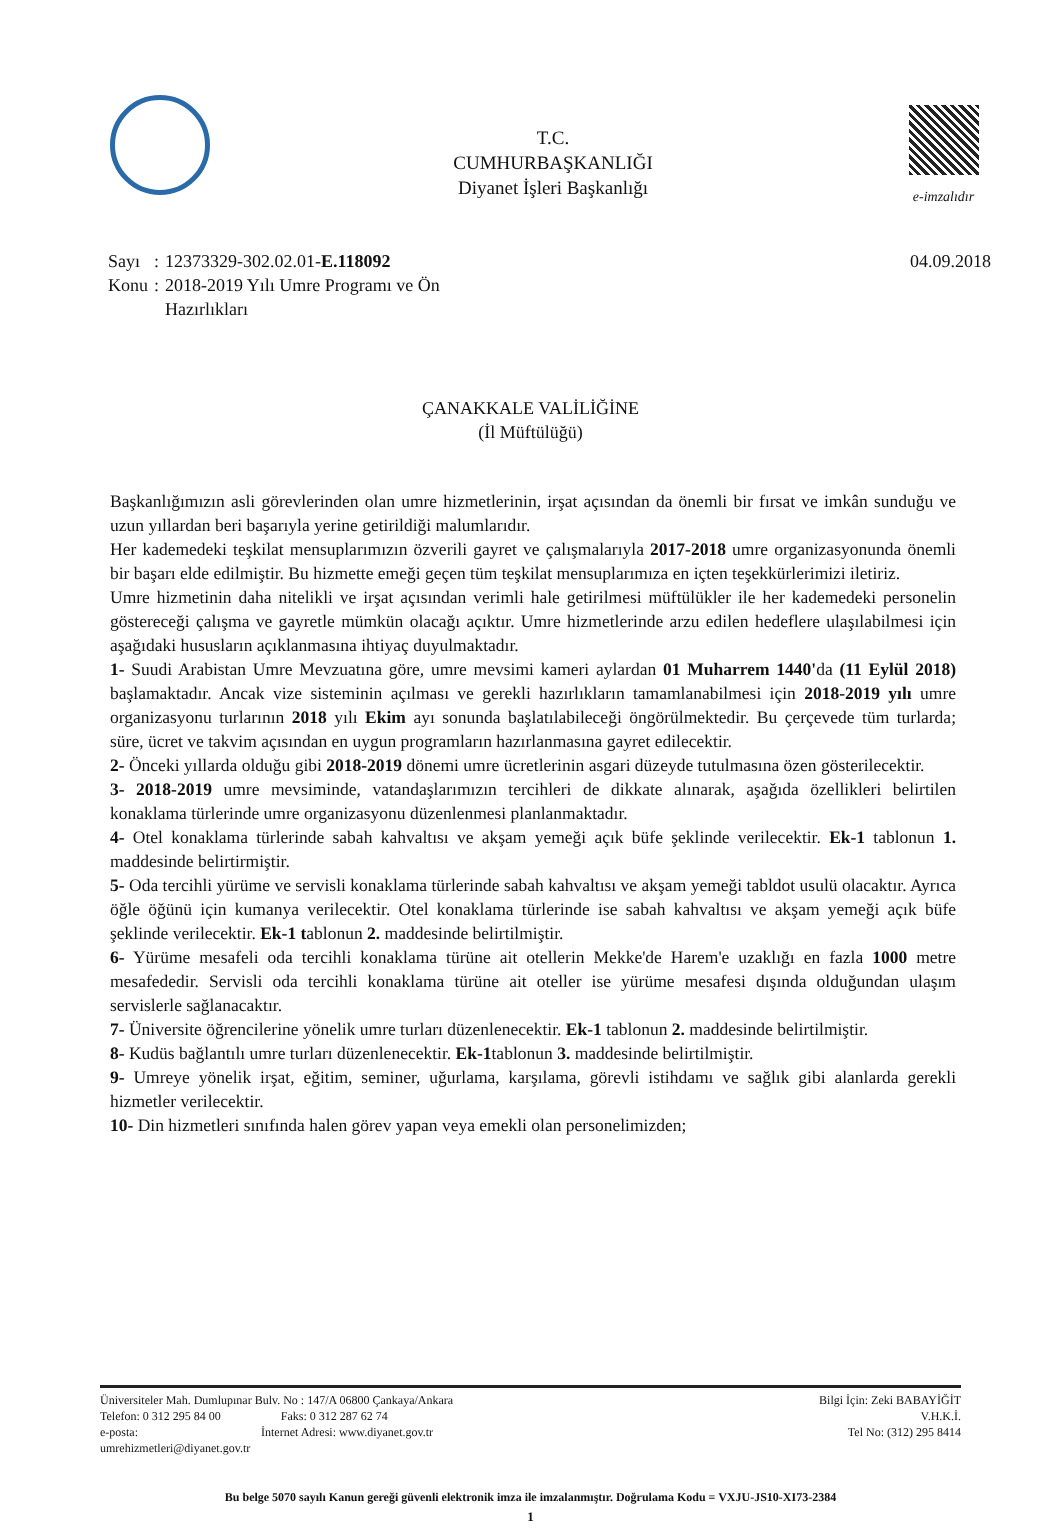T.C.
CUMHURBAŞKANLIĞI
Diyanet İşleri Başkanlığı
e-imzalıdır
| Sayı | : | 12373329-302.02.01- E.118092 |
| Konu | : | 2018-2019 Yılı Umre Programı ve Ön Hazırlıkları |
04.09.2018
ÇANAKKALE VALİLİĞİNE
(İl Müftülüğü)
Başkanlığımızın asli görevlerinden olan umre hizmetlerinin, irşat açısından da önemli bir fırsat ve imkân sunduğu ve uzun yıllardan beri başarıyla yerine getirildiği malumlarıdır.
Her kademedeki teşkilat mensuplarımızın özverili gayret ve çalışmalarıyla 2017-2018 umre organizasyonunda önemli bir başarı elde edilmiştir. Bu hizmette emeği geçen tüm teşkilat mensuplarımıza en içten teşekkürlerimizi iletiriz.
Umre hizmetinin daha nitelikli ve irşat açısından verimli hale getirilmesi müftülükler ile her kademedeki personelin göstereceği çalışma ve gayretle mümkün olacağı açıktır. Umre hizmetlerinde arzu edilen hedeflere ulaşılabilmesi için aşağıdaki hususların açıklanmasına ihtiyaç duyulmaktadır.
1- Suudi Arabistan Umre Mevzuatına göre, umre mevsimi kameri aylardan 01 Muharrem 1440'da (11 Eylül 2018) başlamaktadır. Ancak vize sisteminin açılması ve gerekli hazırlıkların tamamlanabilmesi için 2018-2019 yılı umre organizasyonu turlarının 2018 yılı Ekim ayı sonunda başlatılabileceği öngörülmektedir. Bu çerçevede tüm turlarda; süre, ücret ve takvim açısından en uygun programların hazırlanmasına gayret edilecektir.
2- Önceki yıllarda olduğu gibi 2018-2019 dönemi umre ücretlerinin asgari düzeyde tutulmasına özen gösterilecektir.
3- 2018-2019 umre mevsiminde, vatandaşlarımızın tercihleri de dikkate alınarak, aşağıda özellikleri belirtilen konaklama türlerinde umre organizasyonu düzenlenmesi planlanmaktadır.
4- Otel konaklama türlerinde sabah kahvaltısı ve akşam yemeği açık büfe şeklinde verilecektir. Ek-1 tablonun 1. maddesinde belirtirmiştir.
5- Oda tercihli yürüme ve servisli konaklama türlerinde sabah kahvaltısı ve akşam yemeği tabldot usulü olacaktır. Ayrıca öğle öğünü için kumanya verilecektir. Otel konaklama türlerinde ise sabah kahvaltısı ve akşam yemeği açık büfe şeklinde verilecektir. Ek-1 tablonun 2. maddesinde belirtilmiştir.
6- Yürüme mesafeli oda tercihli konaklama türüne ait otellerin Mekke'de Harem'e uzaklığı en fazla 1000 metre mesafededir. Servisli oda tercihli konaklama türüne ait oteller ise yürüme mesafesi dışında olduğundan ulaşım servislerle sağlanacaktır.
7- Üniversite öğrencilerine yönelik umre turları düzenlenecektir. Ek-1 tablonun 2. maddesinde belirtilmiştir.
8- Kudüs bağlantılı umre turları düzenlenecektir. Ek-1tablonun 3. maddesinde belirtilmiştir.
9- Umreye yönelik irşat, eğitim, seminer, uğurlama, karşılama, görevli istihdamı ve sağlık gibi alanlarda gerekli hizmetler verilecektir.
10- Din hizmetleri sınıfında halen görev yapan veya emekli olan personelimizden;
Üniversiteler Mah. Dumlupınar Bulv. No : 147/A 06800 Çankaya/Ankara
Telefon: 0 312 295 84 00 Faks: 0 312 287 62 74
e-posta: İnternet Adresi: www.diyanet.gov.tr
umrehizmetleri@diyanet.gov.tr
Bilgi İçin: Zeki BABAYİĞİT
V.H.K.İ.
Tel No: (312) 295 8414
Bu belge 5070 sayılı Kanun gereği güvenli elektronik imza ile imzalanmıştır. Doğrulama Kodu = VXJU-JS10-XI73-2384
1